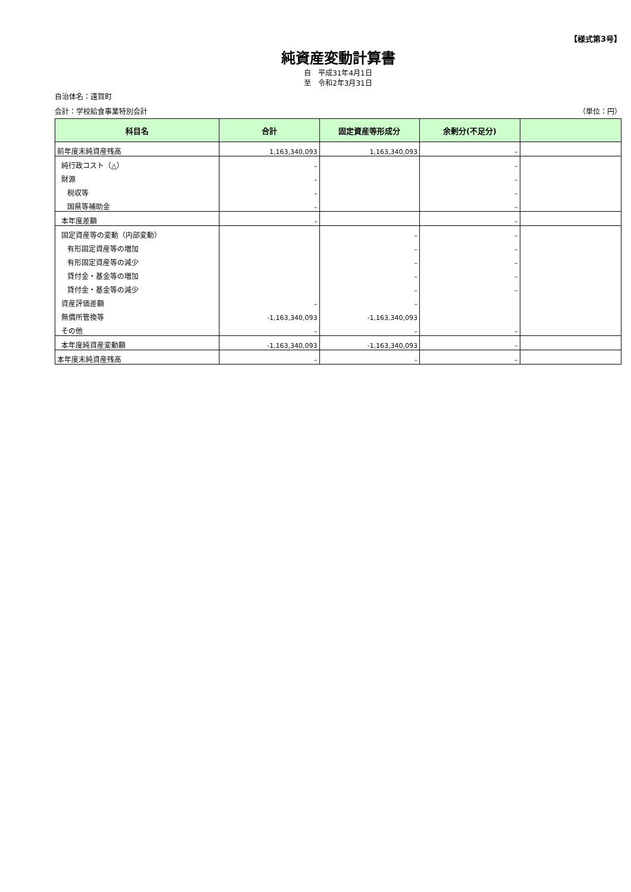【様式第3号】
純資産変動計算書
自　平成31年4月1日
至　令和2年3月31日
自治体名：遠賀町
会計：学校給食事業特別会計 （単位：円）
| 科目名 | 合計 | 固定資産等形成分 | 余剰分(不足分) | |
| --- | --- | --- | --- | --- |
| 前年度末純資産残高 | 1,163,340,093 | 1,163,340,093 | – | |
| 純行政コスト（△） | – | | – | |
| 財源 | – | | – | |
| 税収等 | – | | – | |
| 国県等補助金 | – | | – | |
| 本年度差額 | – | | – | |
| 固定資産等の変動（内部変動） | | – | – | |
| 有形固定資産等の増加 | | – | – | |
| 有形固定資産等の減少 | | – | – | |
| 貸付金・基金等の増加 | | – | – | |
| 貸付金・基金等の減少 | | – | – | |
| 資産評価差額 | – | – | | |
| 無償所管換等 | -1,163,340,093 | -1,163,340,093 | | |
| その他 | – | – | – | |
| 本年度純資産変動額 | -1,163,340,093 | -1,163,340,093 | – | |
| 本年度末純資産残高 | – | – | – | |